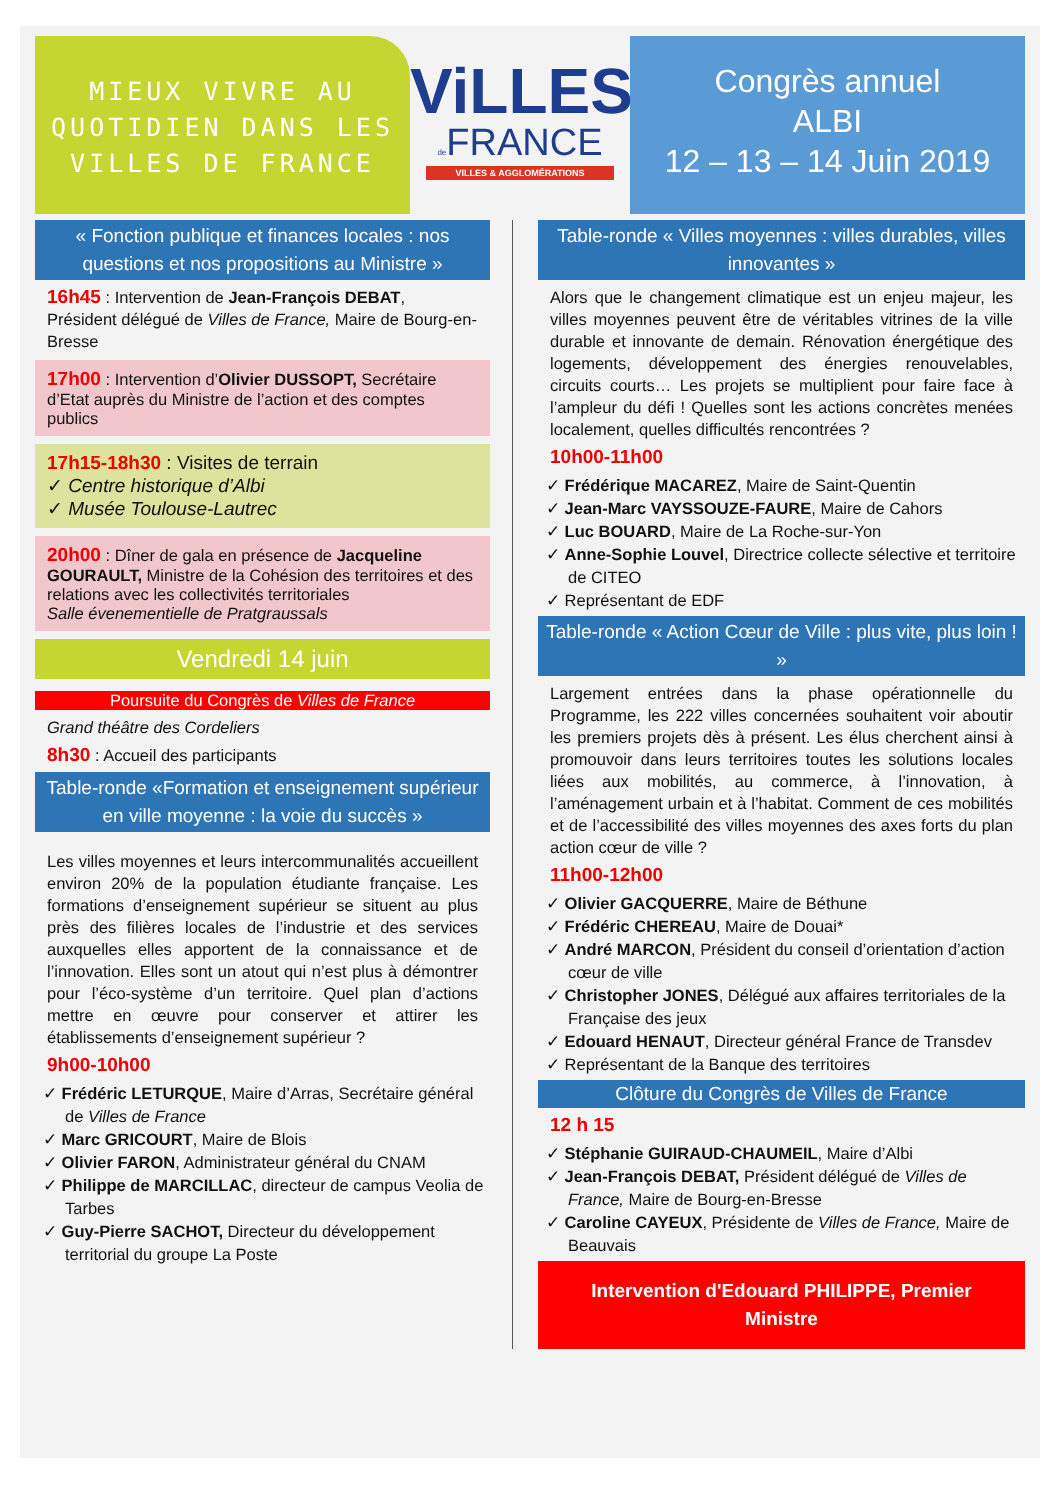MIEUX VIVRE AU
QUOTIDIEN DANS LES
VILLES DE FRANCE
ViLLES
de FRANCE
VILLES & AGGLOMÉRATIONS
Congrès annuel
ALBI
12 – 13 – 14 Juin 2019
« Fonction publique et finances locales : nos questions et nos propositions au Ministre »
16h45 : Intervention de Jean-François DEBAT, Président délégué de Villes de France, Maire de Bourg-en-Bresse
17h00 : Intervention d’Olivier DUSSOPT, Secrétaire d’Etat auprès du Ministre de l’action et des comptes publics
17h15-18h30 : Visites de terrain
✓ Centre historique d’Albi
✓ Musée Toulouse-Lautrec
20h00 : Dîner de gala en présence de Jacqueline GOURAULT, Ministre de la Cohésion des territoires et des relations avec les collectivités territoriales
Salle évenementielle de Pratgraussals
Vendredi 14 juin
Poursuite du Congrès de Villes de France
Grand théâtre des Cordeliers
8h30 : Accueil des participants
Table-ronde «Formation et enseignement supérieur en ville moyenne : la voie du succès »
Les villes moyennes et leurs intercommunalités accueillent environ 20% de la population étudiante française. Les formations d’enseignement supérieur se situent au plus près des filières locales de l’industrie et des services auxquelles elles apportent de la connaissance et de l’innovation. Elles sont un atout qui n’est plus à démontrer pour l’éco-système d’un territoire. Quel plan d’actions mettre en œuvre pour conserver et attirer les établissements d’enseignement supérieur ?
9h00-10h00
✓ Frédéric LETURQUE, Maire d’Arras, Secrétaire général de Villes de France
✓ Marc GRICOURT, Maire de Blois
✓ Olivier FARON, Administrateur général du CNAM
✓ Philippe de MARCILLAC, directeur de campus Veolia de Tarbes
✓ Guy-Pierre SACHOT, Directeur du développement territorial du groupe La Poste
Table-ronde « Villes moyennes : villes durables, villes innovantes »
Alors que le changement climatique est un enjeu majeur, les villes moyennes peuvent être de véritables vitrines de la ville durable et innovante de demain. Rénovation énergétique des logements, développement des énergies renouvelables, circuits courts… Les projets se multiplient pour faire face à l’ampleur du défi ! Quelles sont les actions concrètes menées localement, quelles difficultés rencontrées ?
10h00-11h00
✓ Frédérique MACAREZ, Maire de Saint-Quentin
✓ Jean-Marc VAYSSOUZE-FAURE, Maire de Cahors
✓ Luc BOUARD, Maire de La Roche-sur-Yon
✓ Anne-Sophie Louvel, Directrice collecte sélective et territoire de CITEO
✓ Représentant de EDF
Table-ronde « Action Cœur de Ville : plus vite, plus loin ! »
Largement entrées dans la phase opérationnelle du Programme, les 222 villes concernées souhaitent voir aboutir les premiers projets dès à présent. Les élus cherchent ainsi à promouvoir dans leurs territoires toutes les solutions locales liées aux mobilités, au commerce, à l’innovation, à l’aménagement urbain et à l’habitat. Comment de ces mobilités et de l’accessibilité des villes moyennes des axes forts du plan action cœur de ville ?
11h00-12h00
✓ Olivier GACQUERRE, Maire de Béthune
✓ Frédéric CHEREAU, Maire de Douai*
✓ André MARCON, Président du conseil d’orientation d’action cœur de ville
✓ Christopher JONES, Délégué aux affaires territoriales de la Française des jeux
✓ Edouard HENAUT, Directeur général France de Transdev
✓ Représentant de la Banque des territoires
Clôture du Congrès de Villes de France
12 h 15
✓ Stéphanie GUIRAUD-CHAUMEIL, Maire d’Albi
✓ Jean-François DEBAT, Président délégué de Villes de France, Maire de Bourg-en-Bresse
✓ Caroline CAYEUX, Présidente de Villes de France, Maire de Beauvais
Intervention d'Edouard PHILIPPE, Premier Ministre